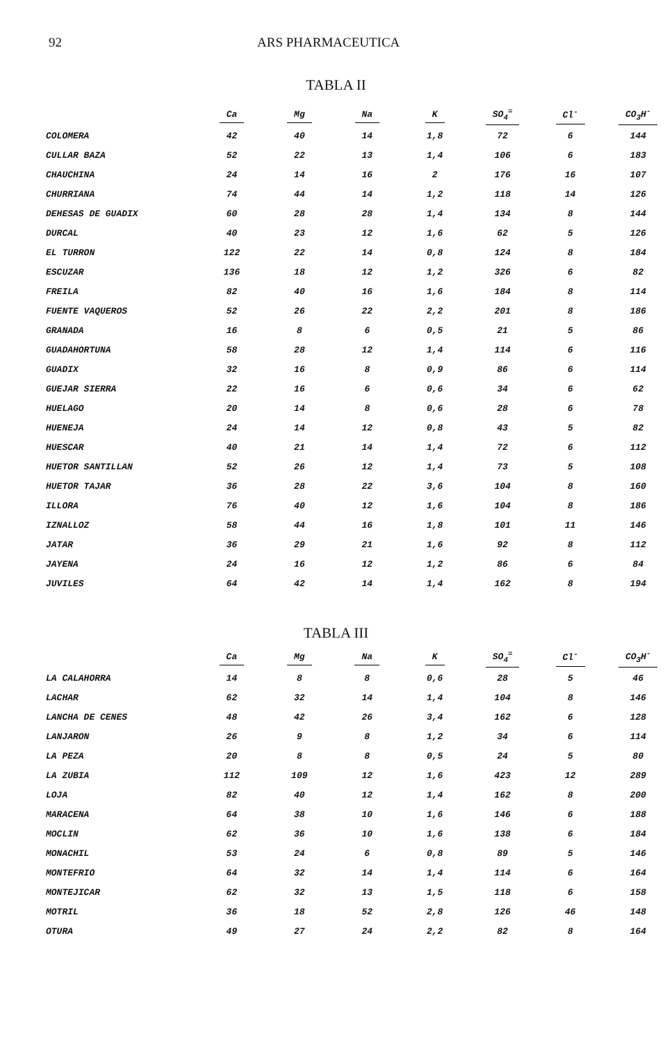92 ARS PHARMACEUTICA
TABLA II
| | Ca | Mg | Na | K | SO<sub>4</sub><sup>=</sup> | Cl<sup>-</sup> | CO<sub>3</sub>H<sup>-</sup> |
| --- | --- | --- | --- | --- | --- | --- | --- |
| COLOMERA | 42 | 40 | 14 | 1,8 | 72 | 6 | 144 |
| CULLAR BAZA | 52 | 22 | 13 | 1,4 | 106 | 6 | 183 |
| CHAUCHINA | 24 | 14 | 16 | 2 | 176 | 16 | 107 |
| CHURRIANA | 74 | 44 | 14 | 1,2 | 118 | 14 | 126 |
| DEHESAS DE GUADIX | 60 | 28 | 28 | 1,4 | 134 | 8 | 144 |
| DURCAL | 40 | 23 | 12 | 1,6 | 62 | 5 | 126 |
| EL TURRON | 122 | 22 | 14 | 0,8 | 124 | 8 | 184 |
| ESCUZAR | 136 | 18 | 12 | 1,2 | 326 | 6 | 82 |
| FREILA | 82 | 40 | 16 | 1,6 | 184 | 8 | 114 |
| FUENTE VAQUEROS | 52 | 26 | 22 | 2,2 | 201 | 8 | 186 |
| GRANADA | 16 | 8 | 6 | 0,5 | 21 | 5 | 86 |
| GUADAHORTUNA | 58 | 28 | 12 | 1,4 | 114 | 6 | 116 |
| GUADIX | 32 | 16 | 8 | 0,9 | 86 | 6 | 114 |
| GUEJAR SIERRA | 22 | 16 | 6 | 0,6 | 34 | 6 | 62 |
| HUELAGO | 20 | 14 | 8 | 0,6 | 28 | 6 | 78 |
| HUENEJA | 24 | 14 | 12 | 0,8 | 43 | 5 | 82 |
| HUESCAR | 40 | 21 | 14 | 1,4 | 72 | 6 | 112 |
| HUETOR SANTILLAN | 52 | 26 | 12 | 1,4 | 73 | 5 | 108 |
| HUETOR TAJAR | 36 | 28 | 22 | 3,6 | 104 | 8 | 160 |
| ILLORA | 76 | 40 | 12 | 1,6 | 104 | 8 | 186 |
| IZNALLOZ | 58 | 44 | 16 | 1,8 | 101 | 11 | 146 |
| JATAR | 36 | 29 | 21 | 1,6 | 92 | 8 | 112 |
| JAYENA | 24 | 16 | 12 | 1,2 | 86 | 6 | 84 |
| JUVILES | 64 | 42 | 14 | 1,4 | 162 | 8 | 194 |
TABLA III
| | Ca | Mg | Na | K | SO<sub>4</sub><sup>=</sup> | Cl<sup>-</sup> | CO<sub>3</sub>H<sup>-</sup> |
| --- | --- | --- | --- | --- | --- | --- | --- |
| LA CALAHORRA | 14 | 8 | 8 | 0,6 | 28 | 5 | 46 |
| LACHAR | 62 | 32 | 14 | 1,4 | 104 | 8 | 146 |
| LANCHA DE CENES | 48 | 42 | 26 | 3,4 | 162 | 6 | 128 |
| LANJARON | 26 | 9 | 8 | 1,2 | 34 | 6 | 114 |
| LA PEZA | 20 | 8 | 8 | 0,5 | 24 | 5 | 80 |
| LA ZUBIA | 112 | 109 | 12 | 1,6 | 423 | 12 | 289 |
| LOJA | 82 | 40 | 12 | 1,4 | 162 | 8 | 200 |
| MARACENA | 64 | 38 | 10 | 1,6 | 146 | 6 | 188 |
| MOCLIN | 62 | 36 | 10 | 1,6 | 138 | 6 | 184 |
| MONACHIL | 53 | 24 | 6 | 0,8 | 89 | 5 | 146 |
| MONTEFRIO | 64 | 32 | 14 | 1,4 | 114 | 6 | 164 |
| MONTEJICAR | 62 | 32 | 13 | 1,5 | 118 | 6 | 158 |
| MOTRIL | 36 | 18 | 52 | 2,8 | 126 | 46 | 148 |
| OTURA | 49 | 27 | 24 | 2,2 | 82 | 8 | 164 |